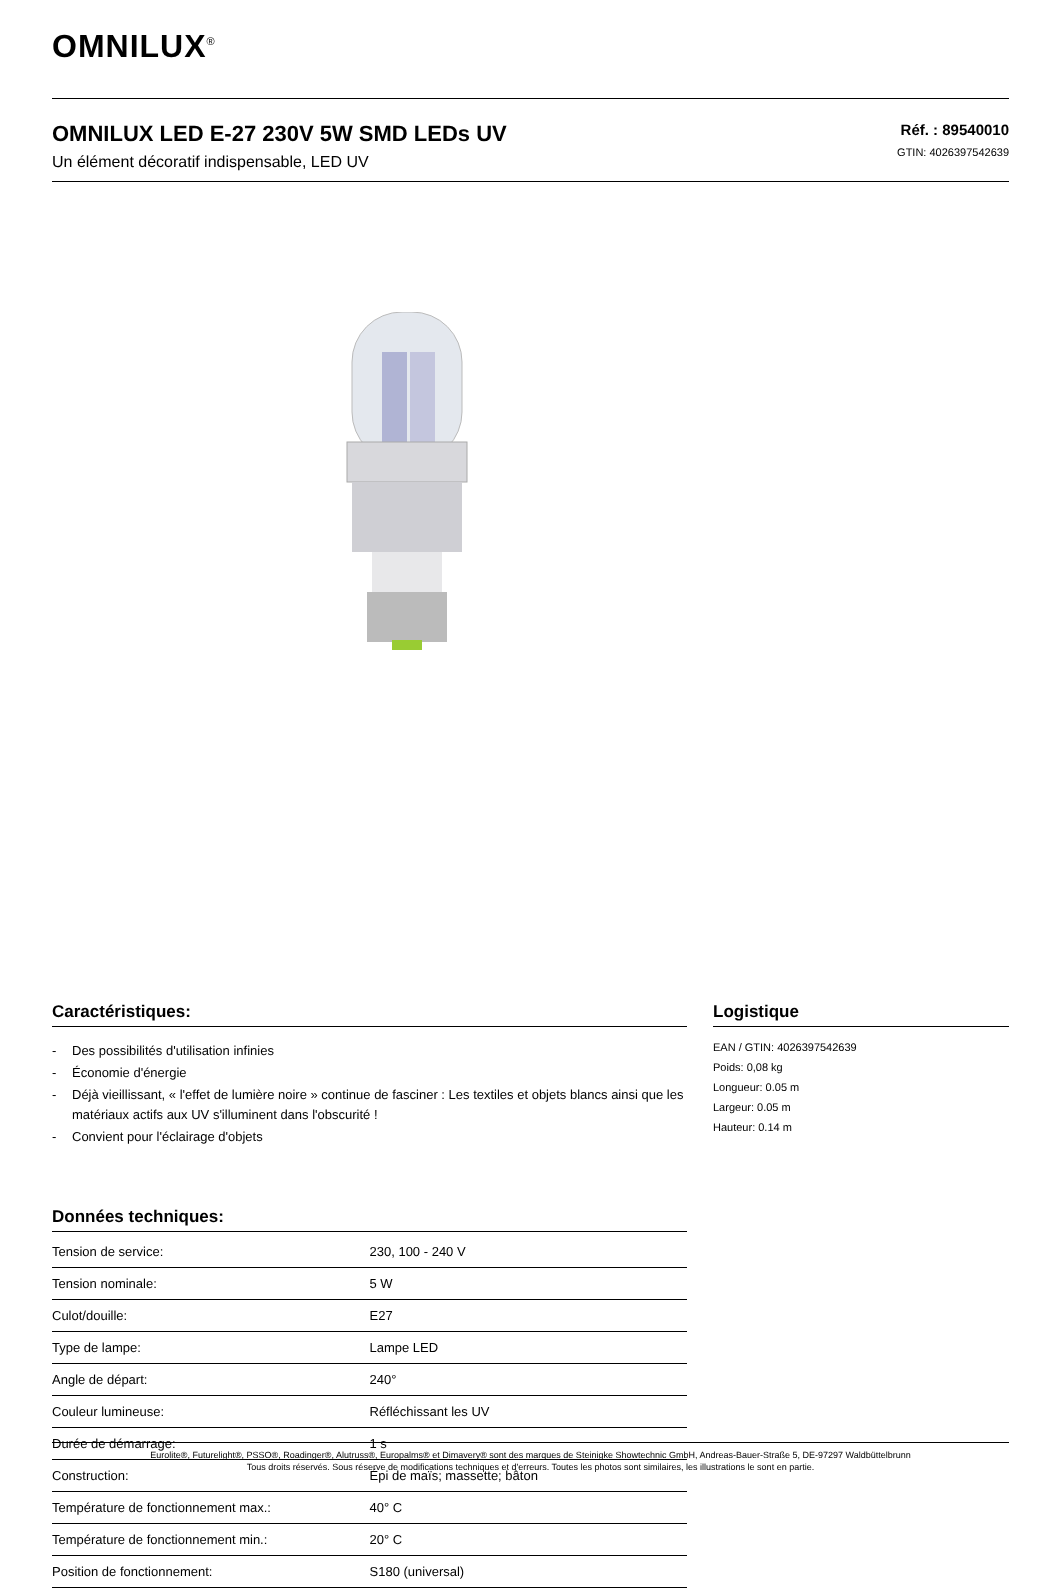OMNILUX<sup>®</sup>
OMNILUX LED E-27 230V 5W SMD LEDs UV
Un élément décoratif indispensable, LED UV
Réf. : 89540010
GTIN: 4026397542639
Caractéristiques:
- Des possibilités d'utilisation infinies
- Économie d'énergie
- Déjà vieillissant, « l'effet de lumière noire » continue de fasciner : Les textiles et objets blancs ainsi que les matériaux actifs aux UV s'illuminent dans l'obscurité !
- Convient pour l'éclairage d'objets
Données techniques:
| Tension de service: | 230, 100 - 240 V |
| Tension nominale: | 5 W |
| Culot/douille: | E27 |
| Type de lampe: | Lampe LED |
| Angle de départ: | 240° |
| Couleur lumineuse: | Réfléchissant les UV |
| Durée de démarrage: | 1 s |
| Construction: | Épi de maïs; massette; bâton |
| Température de fonctionnement max.: | 40° C |
| Température de fonctionnement min.: | 20° C |
| Position de fonctionnement: | S180 (universal) |
Logistique
EAN / GTIN: 4026397542639
Poids: 0,08 kg
Longueur: 0.05 m
Largeur: 0.05 m
Hauteur: 0.14 m
Eurolite®, Futurelight®, PSSO®, Roadinger®, Alutruss®, Europalms® et Dimavery® sont des marques de Steinigke Showtechnic GmbH, Andreas-Bauer-Straße 5, DE-97297 Waldbüttelbrunn
Tous droits réservés. Sous réserve de modifications techniques et d'erreurs. Toutes les photos sont similaires, les illustrations le sont en partie.